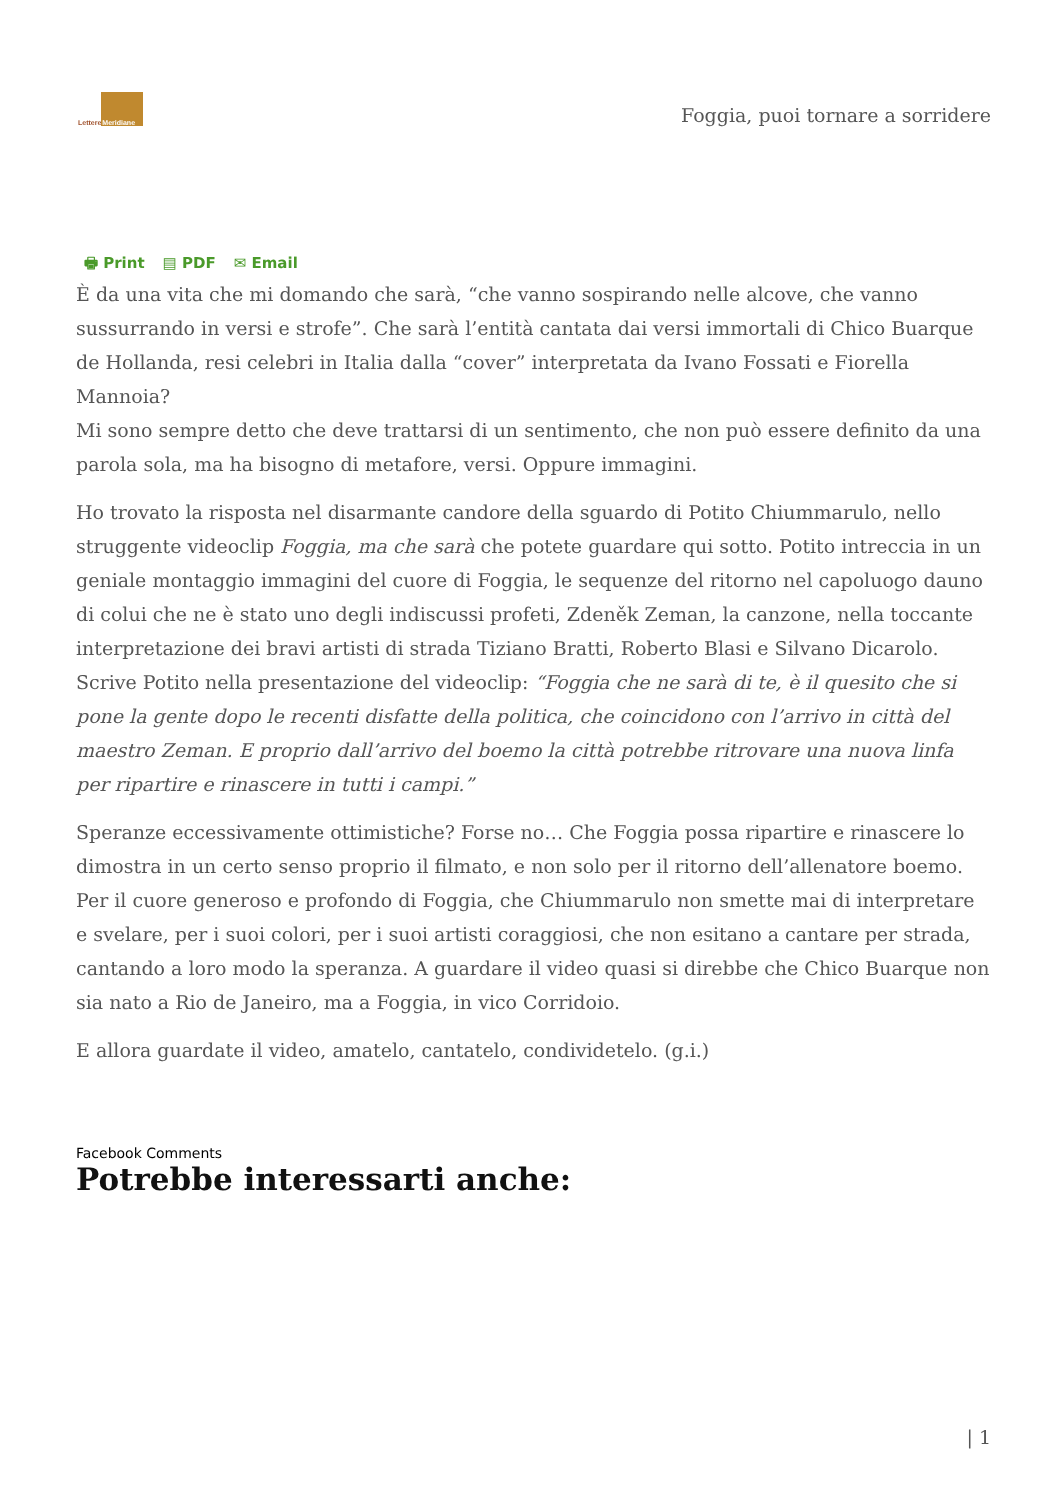Lettere Meridiane
Foggia, puoi tornare a sorridere
🖶 Print ▤ PDF ✉ Email
È da una vita che mi domando che sarà, “che vanno sospirando nelle alcove, che vanno sussurrando in versi e strofe”. Che sarà l’entità cantata dai versi immortali di Chico Buarque de Hollanda, resi celebri in Italia dalla “cover” interpretata da Ivano Fossati e Fiorella Mannoia?
Mi sono sempre detto che deve trattarsi di un sentimento, che non può essere definito da una parola sola, ma ha bisogno di metafore, versi. Oppure immagini.
Ho trovato la risposta nel disarmante candore della sguardo di Potito Chiummarulo, nello struggente videoclip Foggia, ma che sarà che potete guardare qui sotto. Potito intreccia in un geniale montaggio immagini del cuore di Foggia, le sequenze del ritorno nel capoluogo dauno di colui che ne è stato uno degli indiscussi profeti, Zdeněk Zeman, la canzone, nella toccante interpretazione dei bravi artisti di strada Tiziano Bratti, Roberto Blasi e Silvano Dicarolo. Scrive Potito nella presentazione del videoclip: “Foggia che ne sarà di te, è il quesito che si pone la gente dopo le recenti disfatte della politica, che coincidono con l’arrivo in città del maestro Zeman. E proprio dall’arrivo del boemo la città potrebbe ritrovare una nuova linfa per ripartire e rinascere in tutti i campi.”
Speranze eccessivamente ottimistiche? Forse no… Che Foggia possa ripartire e rinascere lo dimostra in un certo senso proprio il filmato, e non solo per il ritorno dell’allenatore boemo. Per il cuore generoso e profondo di Foggia, che Chiummarulo non smette mai di interpretare e svelare, per i suoi colori, per i suoi artisti coraggiosi, che non esitano a cantare per strada, cantando a loro modo la speranza. A guardare il video quasi si direbbe che Chico Buarque non sia nato a Rio de Janeiro, ma a Foggia, in vico Corridoio.
E allora guardate il video, amatelo, cantatelo, condividetelo. (g.i.)
Facebook Comments
Potrebbe interessarti anche:
| 1